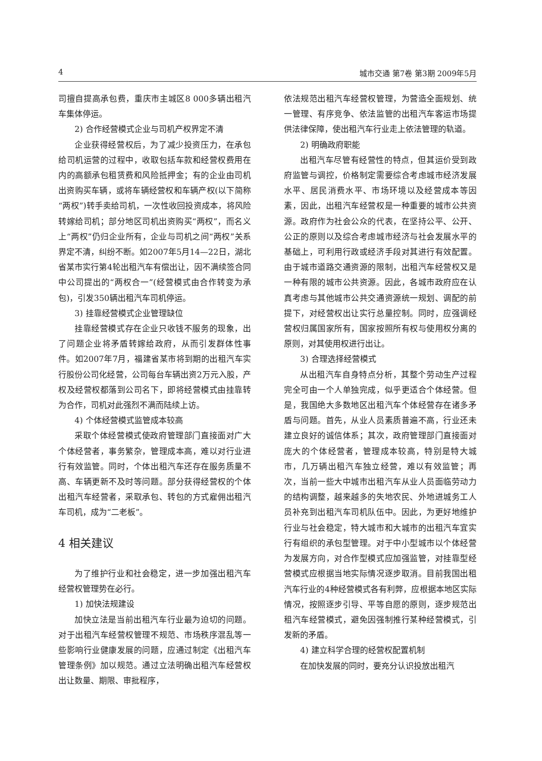4 城市交通 第7卷 第3期 2009年5月
司擅自提高承包费，重庆市主城区8 000多辆出租汽车集体停运。
2) 合作经营模式企业与司机产权界定不清
企业获得经营权后，为了减少投资压力，在承包给司机运营的过程中，收取包括车款和经营权费用在内的高额承包租赁费和风险抵押金；有的企业由司机出资购买车辆，或将车辆经营权和车辆产权(以下简称“两权”)转手卖给司机，一次性收回投资成本，将风险转嫁给司机；部分地区司机出资购买“两权”，而名义上“两权”仍归企业所有，企业与司机之间“两权”关系界定不清，纠纷不断。如2007年5月14—22日，湖北省某市实行第4轮出租汽车有偿出让，因不满续签合同中公司提出的“两权合一”(经营模式由合作转变为承包)，引发350辆出租汽车司机停运。
3) 挂靠经营模式企业管理缺位
挂靠经营模式存在企业只收钱不服务的现象，出了问题企业将矛盾转嫁给政府，从而引发群体性事件。如2007年7月，福建省某市将到期的出租汽车实行股份公司化经营，公司每台车辆出资2万元入股，产权及经营权都落到公司名下，即将经营模式由挂靠转为合作，司机对此强烈不满而陆续上访。
4) 个体经营模式监管成本较高
采取个体经营模式使政府管理部门直接面对广大个体经营者，事务繁杂，管理成本高，难以对行业进行有效监管。同时，个体出租汽车还存在服务质量不高、车辆更新不及时等问题。部分获得经营权的个体出租汽车经营者，采取承包、转包的方式雇佣出租汽车司机，成为“二老板”。
4 相关建议
为了维护行业和社会稳定，进一步加强出租汽车经营权管理势在必行。
1) 加快法规建设
加快立法是当前出租汽车行业最为迫切的问题。对于出租汽车经营权管理不规范、市场秩序混乱等一些影响行业健康发展的问题，应通过制定《出租汽车管理条例》加以规范。通过立法明确出租汽车经营权出让数量、期限、审批程序，
依法规范出租汽车经营权管理，为营造全面规划、统一管理、有序竞争、依法监管的出租汽车客运市场提供法律保障，使出租汽车行业走上依法管理的轨道。
2) 明确政府职能
出租汽车尽管有经营性的特点，但其运价受到政府监管与调控，价格制定需要综合考虑城市经济发展水平、居民消费水平、市场环境以及经营成本等因素，因此，出租汽车经营权是一种重要的城市公共资源。政府作为社会公众的代表，在坚持公平、公开、公正的原则以及综合考虑城市经济与社会发展水平的基础上，可利用行政或经济手段对其进行有效配置。由于城市道路交通资源的限制，出租汽车经营权又是一种有限的城市公共资源。因此，各城市政府应在认真考虑与其他城市公共交通资源统一规划、调配的前提下，对经营权出让实行总量控制。同时，应强调经营权归属国家所有，国家按照所有权与使用权分离的原则，对其使用权进行出让。
3) 合理选择经营模式
从出租汽车自身特点分析，其整个劳动生产过程完全可由一个人单独完成，似乎更适合个体经营。但是，我国绝大多数地区出租汽车个体经营存在诸多矛盾与问题。首先，从业人员素质普遍不高，行业还未建立良好的诚信体系；其次，政府管理部门直接面对庞大的个体经营者，管理成本较高，特别是特大城市，几万辆出租汽车独立经营，难以有效监管；再次，当前一些大中城市出租汽车从业人员面临劳动力的结构调整，越来越多的失地农民、外地进城务工人员补充到出租汽车司机队伍中。因此，为更好地维护行业与社会稳定，特大城市和大城市的出租汽车宜实行有组织的承包型管理。对于中小型城市以个体经营为发展方向，对合作型模式应加强监管，对挂靠型经营模式应根据当地实际情况逐步取消。目前我国出租汽车行业的4种经营模式各有利弊，应根据本地区实际情况，按照逐步引导、平等自愿的原则，逐步规范出租汽车经营模式，避免因强制推行某种经营模式，引发新的矛盾。
4) 建立科学合理的经营权配置机制
在加快发展的同时，要充分认识投放出租汽